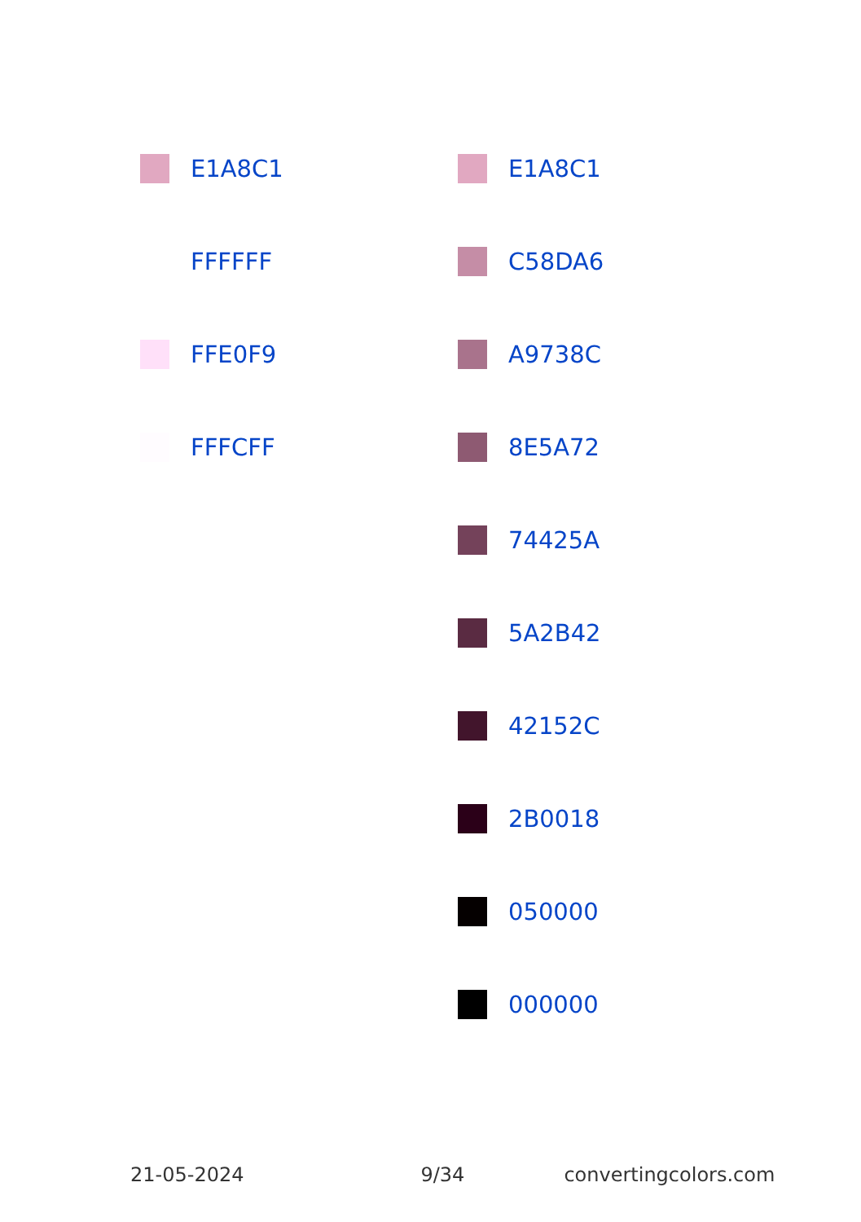E1A8C1
FFFFFF
FFE0F9
FFFCFF
E1A8C1
C58DA6
A9738C
8E5A72
74425A
5A2B42
42152C
2B0018
050000
000000
21-05-2024 9/34 convertingcolors.com